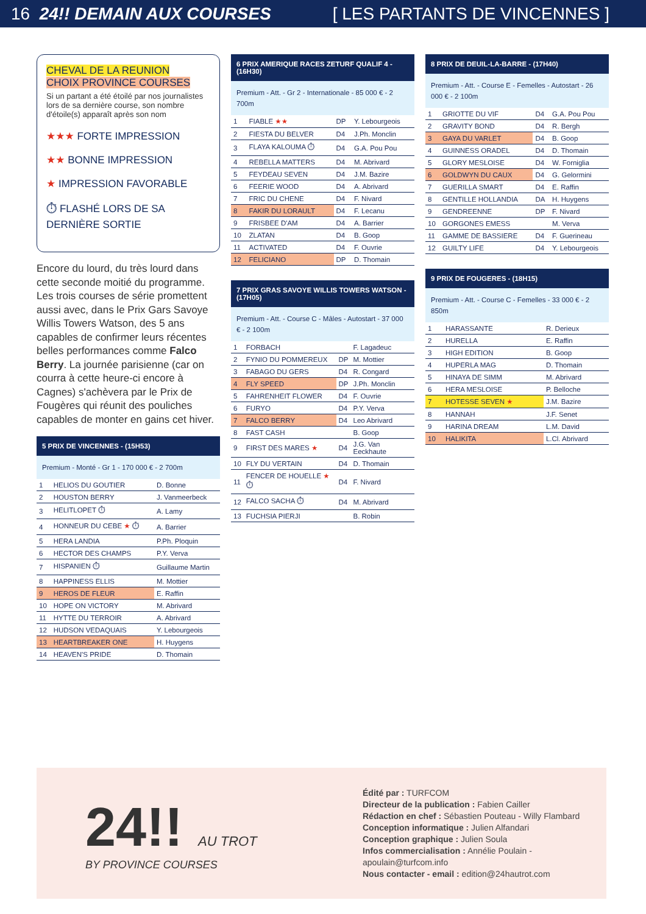16 24!! DEMAIN AUX COURSES [ LES PARTANTS DE VINCENNES ]
CHEVAL DE LA REUNION
CHOIX PROVINCE COURSES
Si un partant a été étoilé par nos journalistes lors de sa dernière course, son nombre d'étoile(s) apparaît après son nom
★★★ FORTE IMPRESSION
★★ BONNE IMPRESSION
★ IMPRESSION FAVORABLE
⏱ FLASHÉ LORS DE SA DERNIÈRE SORTIE
Encore du lourd, du très lourd dans cette seconde moitié du programme. Les trois courses de série promettent aussi avec, dans le Prix Gars Savoye Willis Towers Watson, des 5 ans capables de confirmer leurs récentes belles performances comme Falco Berry. La journée parisienne (car on courra à cette heure-ci encore à Cagnes) s'achèvera par le Prix de Fougères qui réunit des pouliches capables de monter en gains cet hiver.
5 PRIX DE VINCENNES - (15H53)
Premium - Monté - Gr 1 - 170 000 € - 2 700m
| 1 | HELIOS DU GOUTIER | D. Bonne |
| 2 | HOUSTON BERRY | J. Vanmeerbeck |
| 3 | HELITLOPET ⏱ | A. Lamy |
| 4 | HONNEUR DU CEBE ★ ⏱ | A. Barrier |
| 5 | HERA LANDIA | P.Ph. Ploquin |
| 6 | HECTOR DES CHAMPS | P.Y. Verva |
| 7 | HISPANIEN ⏱ | Guillaume Martin |
| 8 | HAPPINESS ELLIS | M. Mottier |
| 9 | HEROS DE FLEUR | E. Raffin |
| 10 | HOPE ON VICTORY | M. Abrivard |
| 11 | HYTTE DU TERROIR | A. Abrivard |
| 12 | HUDSON VEDAQUAIS | Y. Lebourgeois |
| 13 | HEARTBREAKER ONE | H. Huygens |
| 14 | HEAVEN'S PRIDE | D. Thomain |
6 PRIX AMERIQUE RACES ZETURF QUALIF 4 - (16H30)
Premium - Att. - Gr 2 - Internationale - 85 000 € - 2 700m
| 1 | FIABLE ★★ | DP | Y. Lebourgeois |
| 2 | FIESTA DU BELVER | D4 | J.Ph. Monclin |
| 3 | FLAYA KALOUMA ⏱ | D4 | G.A. Pou Pou |
| 4 | REBELLA MATTERS | D4 | M. Abrivard |
| 5 | FEYDEAU SEVEN | D4 | J.M. Bazire |
| 6 | FEERIE WOOD | D4 | A. Abrivard |
| 7 | FRIC DU CHENE | D4 | F. Nivard |
| 8 | FAKIR DU LORAULT | D4 | F. Lecanu |
| 9 | FRISBEE D'AM | D4 | A. Barrier |
| 10 | ZLATAN | D4 | B. Goop |
| 11 | ACTIVATED | D4 | F. Ouvrie |
| 12 | FELICIANO | DP | D. Thomain |
7 PRIX GRAS SAVOYE WILLIS TOWERS WATSON - (17H05)
Premium - Att. - Course C - Mâles - Autostart - 37 000 € - 2 100m
| 1 | FORBACH | | F. Lagadeuc |
| 2 | FYNIO DU POMMEREUX | DP | M. Mottier |
| 3 | FABAGO DU GERS | D4 | R. Congard |
| 4 | FLY SPEED | DP | J.Ph. Monclin |
| 5 | FAHRENHEIT FLOWER | D4 | F. Ouvrie |
| 6 | FURYO | D4 | P.Y. Verva |
| 7 | FALCO BERRY | D4 | Leo Abrivard |
| 8 | FAST CASH | | B. Goop |
| 9 | FIRST DES MARES ★ | D4 | J.G. Van Eeckhaute |
| 10 | FLY DU VERTAIN | D4 | D. Thomain |
| 11 | FENCER DE HOUELLE ★ ⏱ | D4 | F. Nivard |
| 12 | FALCO SACHA ⏱ | D4 | M. Abrivard |
| 13 | FUCHSIA PIERJI | | B. Robin |
8 PRIX DE DEUIL-LA-BARRE - (17H40)
Premium - Att. - Course E - Femelles - Autostart - 26 000 € - 2 100m
| 1 | GRIOTTE DU VIF | D4 | G.A. Pou Pou |
| 2 | GRAVITY BOND | D4 | R. Bergh |
| 3 | GAYA DU VARLET | D4 | B. Goop |
| 4 | GUINNESS ORADEL | D4 | D. Thomain |
| 5 | GLORY MESLOISE | D4 | W. Forniglia |
| 6 | GOLDWYN DU CAUX | D4 | G. Gelormini |
| 7 | GUERILLA SMART | D4 | E. Raffin |
| 8 | GENTILLE HOLLANDIA | DA | H. Huygens |
| 9 | GENDREENNE | DP | F. Nivard |
| 10 | GORGONES EMESS | | M. Verva |
| 11 | GAMME DE BASSIERE | D4 | F. Guerineau |
| 12 | GUILTY LIFE | D4 | Y. Lebourgeois |
9 PRIX DE FOUGERES - (18H15)
Premium - Att. - Course C - Femelles - 33 000 € - 2 850m
| 1 | HARASSANTE | R. Derieux |
| 2 | HURELLA | E. Raffin |
| 3 | HIGH EDITION | B. Goop |
| 4 | HUPERLA MAG | D. Thomain |
| 5 | HINAYA DE SIMM | M. Abrivard |
| 6 | HERA MESLOISE | P. Belloche |
| 7 | HOTESSE SEVEN ★ | J.M. Bazire |
| 8 | HANNAH | J.F. Senet |
| 9 | HARINA DREAM | L.M. David |
| 10 | HALIKITA | L.Cl. Abrivard |
24!! AU TROT
BY PROVINCE COURSES
Édité par : TURFCOM
Directeur de la publication : Fabien Cailler
Rédaction en chef : Sébastien Pouteau - Willy Flambard
Conception informatique : Julien Alfandari
Conception graphique : Julien Soula
Infos commercialisation : Annélie Poulain - apoulain@turfcom.info
Nous contacter - email : edition@24hautrot.com